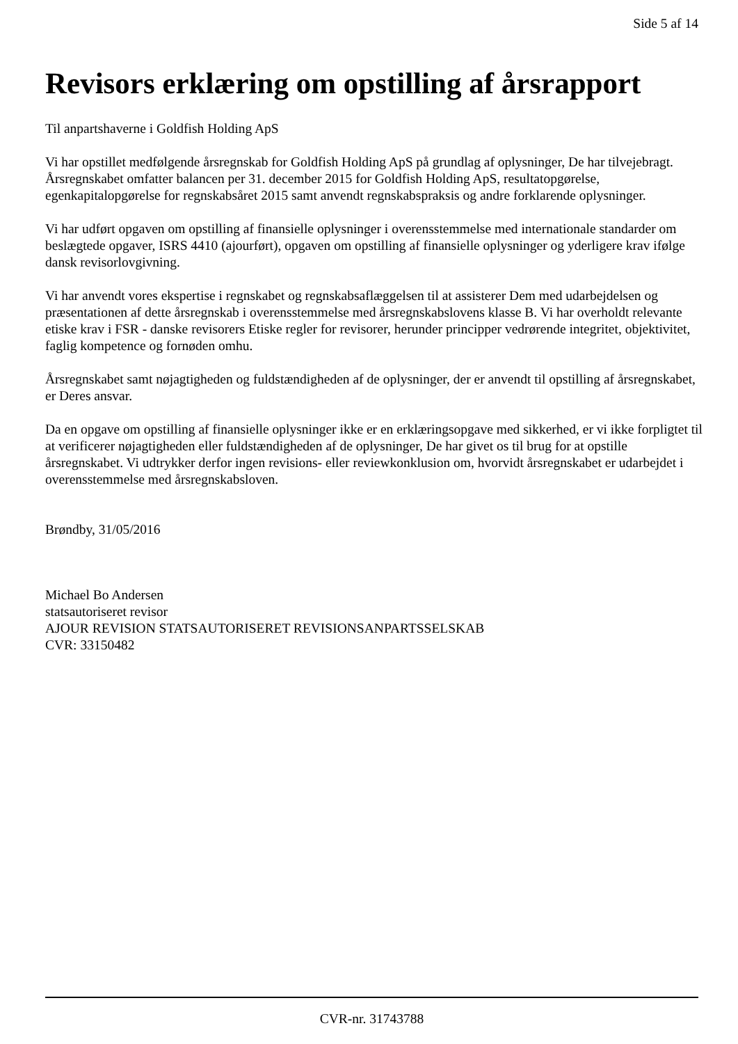Side 5 af 14
Revisors erklæring om opstilling af årsrapport
Til anpartshaverne i Goldfish Holding ApS
Vi har opstillet medfølgende årsregnskab for Goldfish Holding ApS på grundlag af oplysninger, De har tilvejebragt. Årsregnskabet omfatter balancen per 31. december 2015 for Goldfish Holding ApS, resultatopgørelse, egenkapitalopgørelse for regnskabsåret 2015 samt anvendt regnskabspraksis og andre forklarende oplysninger.
Vi har udført opgaven om opstilling af finansielle oplysninger i overensstemmelse med internationale standarder om beslægtede opgaver, ISRS 4410 (ajourført), opgaven om opstilling af finansielle oplysninger og yderligere krav ifølge dansk revisorlovgivning.
Vi har anvendt vores ekspertise i regnskabet og regnskabsaflæggelsen til at assisterer Dem med udarbejdelsen og præsentationen af dette årsregnskab i overensstemmelse med årsregnskabslovens klasse B. Vi har overholdt relevante etiske krav i FSR - danske revisorers Etiske regler for revisorer, herunder principper vedrørende integritet, objektivitet, faglig kompetence og fornøden omhu.
Årsregnskabet samt nøjagtigheden og fuldstændigheden af de oplysninger, der er anvendt til opstilling af årsregnskabet, er Deres ansvar.
Da en opgave om opstilling af finansielle oplysninger ikke er en erklæringsopgave med sikkerhed, er vi ikke forpligtet til at verificerer nøjagtigheden eller fuldstændigheden af de oplysninger, De har givet os til brug for at opstille årsregnskabet. Vi udtrykker derfor ingen revisions- eller reviewkonklusion om, hvorvidt årsregnskabet er udarbejdet i overensstemmelse med årsregnskabsloven.
Brøndby, 31/05/2016
Michael Bo Andersen
statsautoriseret revisor
AJOUR REVISION STATSAUTORISERET REVISIONSANPARTSSELSKAB
CVR: 33150482
CVR-nr. 31743788